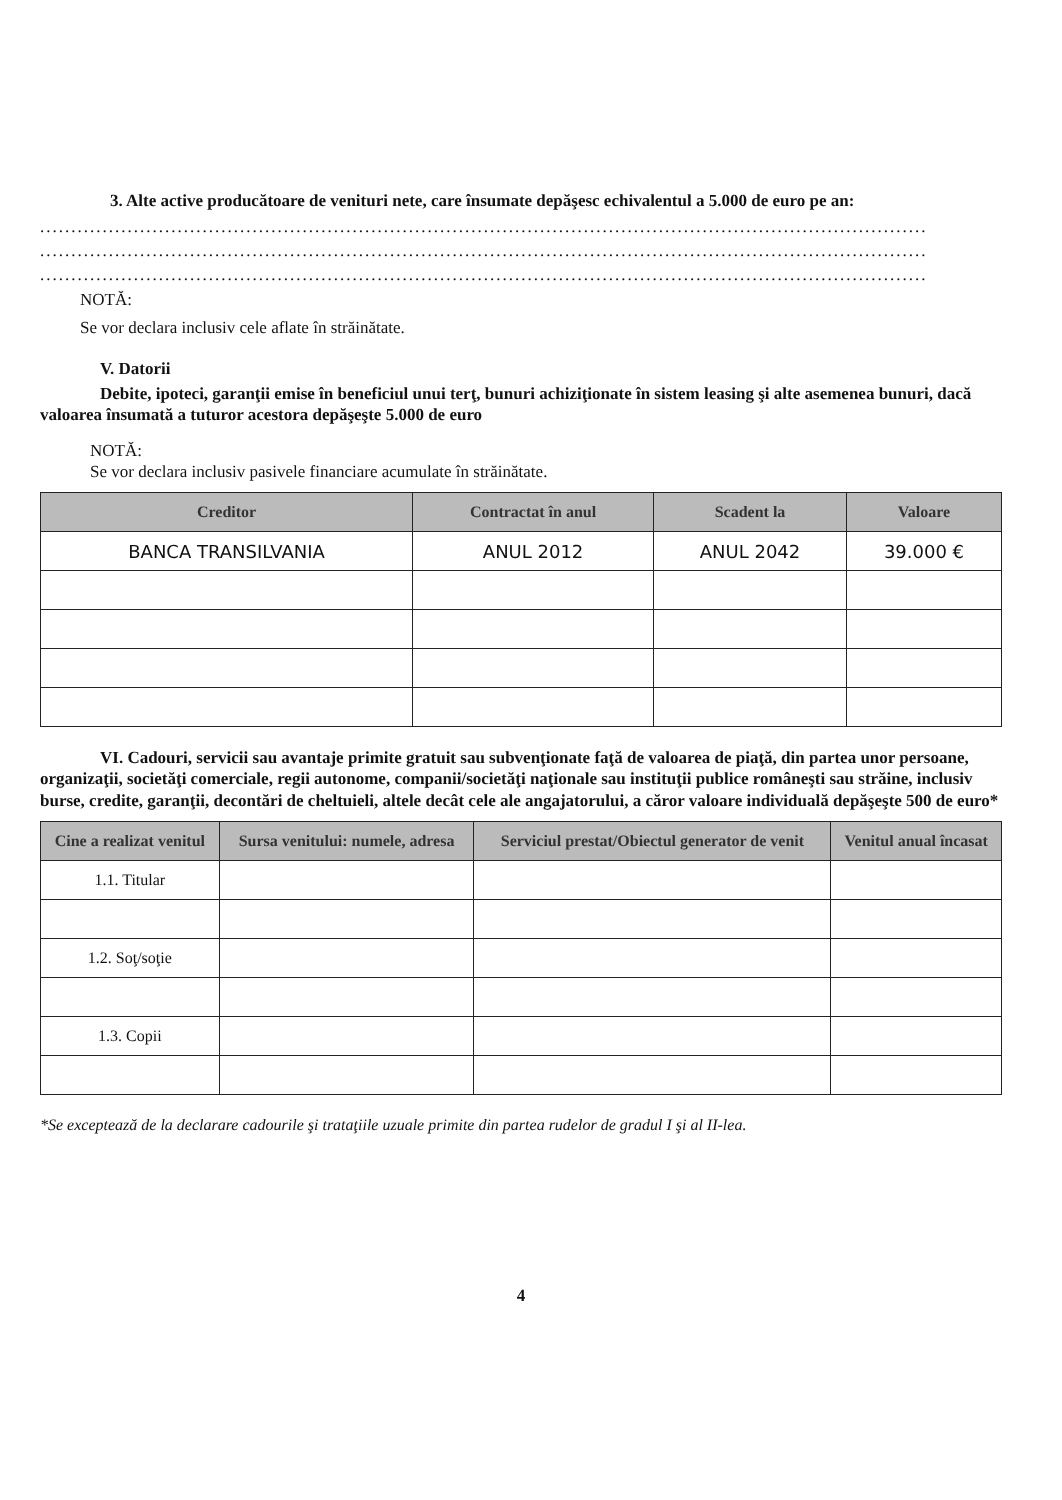3. Alte active producătoare de venituri nete, care însumate depăşesc echivalentul a 5.000 de euro pe an:
..............................................................................................................................................
..............................................................................................................................................
..............................................................................................................................................
NOTĂ:
Se vor declara inclusiv cele aflate în străinătate.
V. Datorii
Debite, ipoteci, garanţii emise în beneficiul unui terţ, bunuri achiziţionate în sistem leasing şi alte asemenea bunuri, dacă valoarea însumată a tuturor acestora depăşeşte 5.000 de euro
NOTĂ:
Se vor declara inclusiv pasivele financiare acumulate în străinătate.
| Creditor | Contractat în anul | Scadent la | Valoare |
| --- | --- | --- | --- |
| BANCA TRANSILVANIA | ANUL 2012 | ANUL 2042 | 39.000 € |
VI. Cadouri, servicii sau avantaje primite gratuit sau subvenţionate faţă de valoarea de piaţă, din partea unor persoane, organizaţii, societăţi comerciale, regii autonome, companii/societăţi naţionale sau instituţii publice româneşti sau străine, inclusiv burse, credite, garanţii, decontări de cheltuieli, altele decât cele ale angajatorului, a căror valoare individuală depăşeşte 500 de euro*
| Cine a realizat venitul | Sursa venitului: numele, adresa | Serviciul prestat/Obiectul generator de venit | Venitul anual încasat |
| --- | --- | --- | --- |
| 1.1. Titular | | | |
| 1.2. Soţ/soţie | | | |
| 1.3. Copii | | | |
*Se exceptează de la declarare cadourile şi trataţiile uzuale primite din partea rudelor de gradul I şi al II-lea.
4